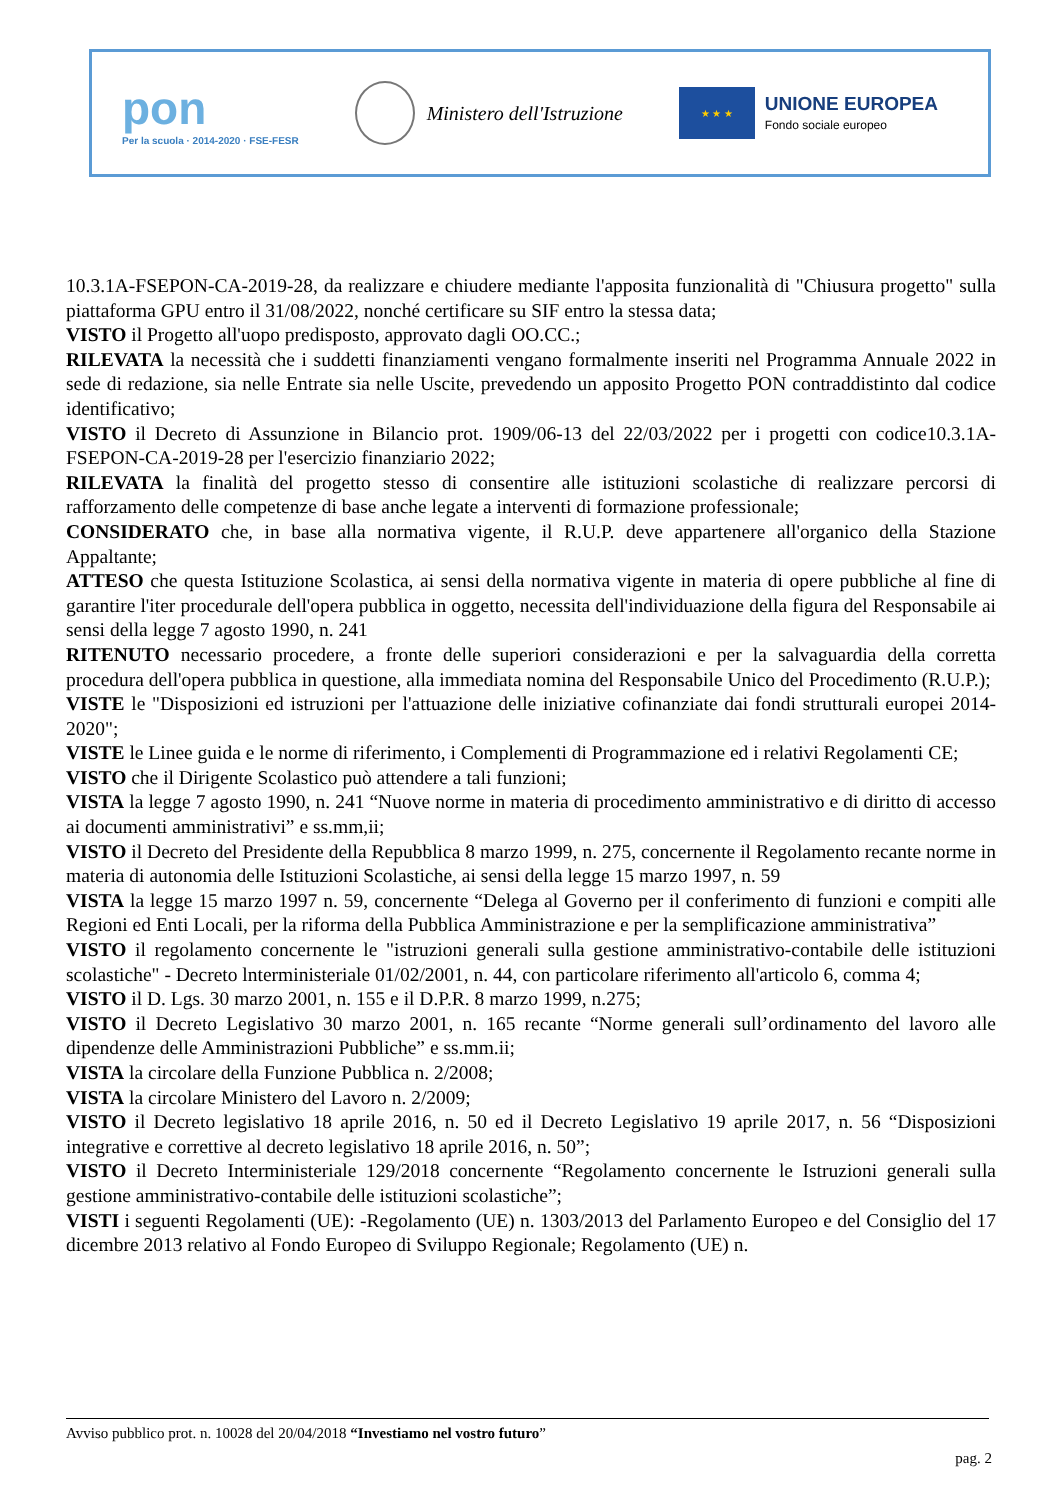pon
Per la scuola · 2014-2020 · FSE-FESR
Ministero dell'Istruzione
★ ★ ★
UNIONE EUROPEA
Fondo sociale europeo
10.3.1A-FSEPON-CA-2019-28, da realizzare e chiudere mediante l'apposita funzionalità di "Chiusura progetto" sulla piattaforma GPU entro il 31/08/2022, nonché certificare su SIF entro la stessa data;
VISTO il Progetto all'uopo predisposto, approvato dagli OO.CC.;
RILEVATA la necessità che i suddetti finanziamenti vengano formalmente inseriti nel Programma Annuale 2022 in sede di redazione, sia nelle Entrate sia nelle Uscite, prevedendo un apposito Progetto PON contraddistinto dal codice identificativo;
VISTO il Decreto di Assunzione in Bilancio prot. 1909/06-13 del 22/03/2022 per i progetti con codice10.3.1A-FSEPON-CA-2019-28 per l'esercizio finanziario 2022;
RILEVATA la finalità del progetto stesso di consentire alle istituzioni scolastiche di realizzare percorsi di rafforzamento delle competenze di base anche legate a interventi di formazione professionale;
CONSIDERATO che, in base alla normativa vigente, il R.U.P. deve appartenere all'organico della Stazione Appaltante;
ATTESO che questa Istituzione Scolastica, ai sensi della normativa vigente in materia di opere pubbliche al fine di garantire l'iter procedurale dell'opera pubblica in oggetto, necessita dell'individuazione della figura del Responsabile ai sensi della legge 7 agosto 1990, n. 241
RITENUTO necessario procedere, a fronte delle superiori considerazioni e per la salvaguardia della corretta procedura dell'opera pubblica in questione, alla immediata nomina del Responsabile Unico del Procedimento (R.U.P.);
VISTE le "Disposizioni ed istruzioni per l'attuazione delle iniziative cofinanziate dai fondi strutturali europei 2014-2020";
VISTE le Linee guida e le norme di riferimento, i Complementi di Programmazione ed i relativi Regolamenti CE;
VISTO che il Dirigente Scolastico può attendere a tali funzioni;
VISTA la legge 7 agosto 1990, n. 241 “Nuove norme in materia di procedimento amministrativo e di diritto di accesso ai documenti amministrativi” e ss.mm,ii;
VISTO il Decreto del Presidente della Repubblica 8 marzo 1999, n. 275, concernente il Regolamento recante norme in materia di autonomia delle Istituzioni Scolastiche, ai sensi della legge 15 marzo 1997, n. 59
VISTA la legge 15 marzo 1997 n. 59, concernente “Delega al Governo per il conferimento di funzioni e compiti alle Regioni ed Enti Locali, per la riforma della Pubblica Amministrazione e per la semplificazione amministrativa”
VISTO il regolamento concernente le "istruzioni generali sulla gestione amministrativo-contabile delle istituzioni scolastiche" - Decreto lnterministeriale 01/02/2001, n. 44, con particolare riferimento all'articolo 6, comma 4;
VISTO il D. Lgs. 30 marzo 2001, n. 155 e il D.P.R. 8 marzo 1999, n.275;
VISTO il Decreto Legislativo 30 marzo 2001, n. 165 recante “Norme generali sull’ordinamento del lavoro alle dipendenze delle Amministrazioni Pubbliche” e ss.mm.ii;
VISTA la circolare della Funzione Pubblica n. 2/2008;
VISTA la circolare Ministero del Lavoro n. 2/2009;
VISTO il Decreto legislativo 18 aprile 2016, n. 50 ed il Decreto Legislativo 19 aprile 2017, n. 56 “Disposizioni integrative e correttive al decreto legislativo 18 aprile 2016, n. 50”;
VISTO il Decreto Interministeriale 129/2018 concernente “Regolamento concernente le Istruzioni generali sulla gestione amministrativo-contabile delle istituzioni scolastiche”;
VISTI i seguenti Regolamenti (UE): -Regolamento (UE) n. 1303/2013 del Parlamento Europeo e del Consiglio del 17 dicembre 2013 relativo al Fondo Europeo di Sviluppo Regionale; Regolamento (UE) n.
Avviso pubblico prot. n. 10028 del 20/04/2018 “Investiamo nel vostro futuro”
pag. 2